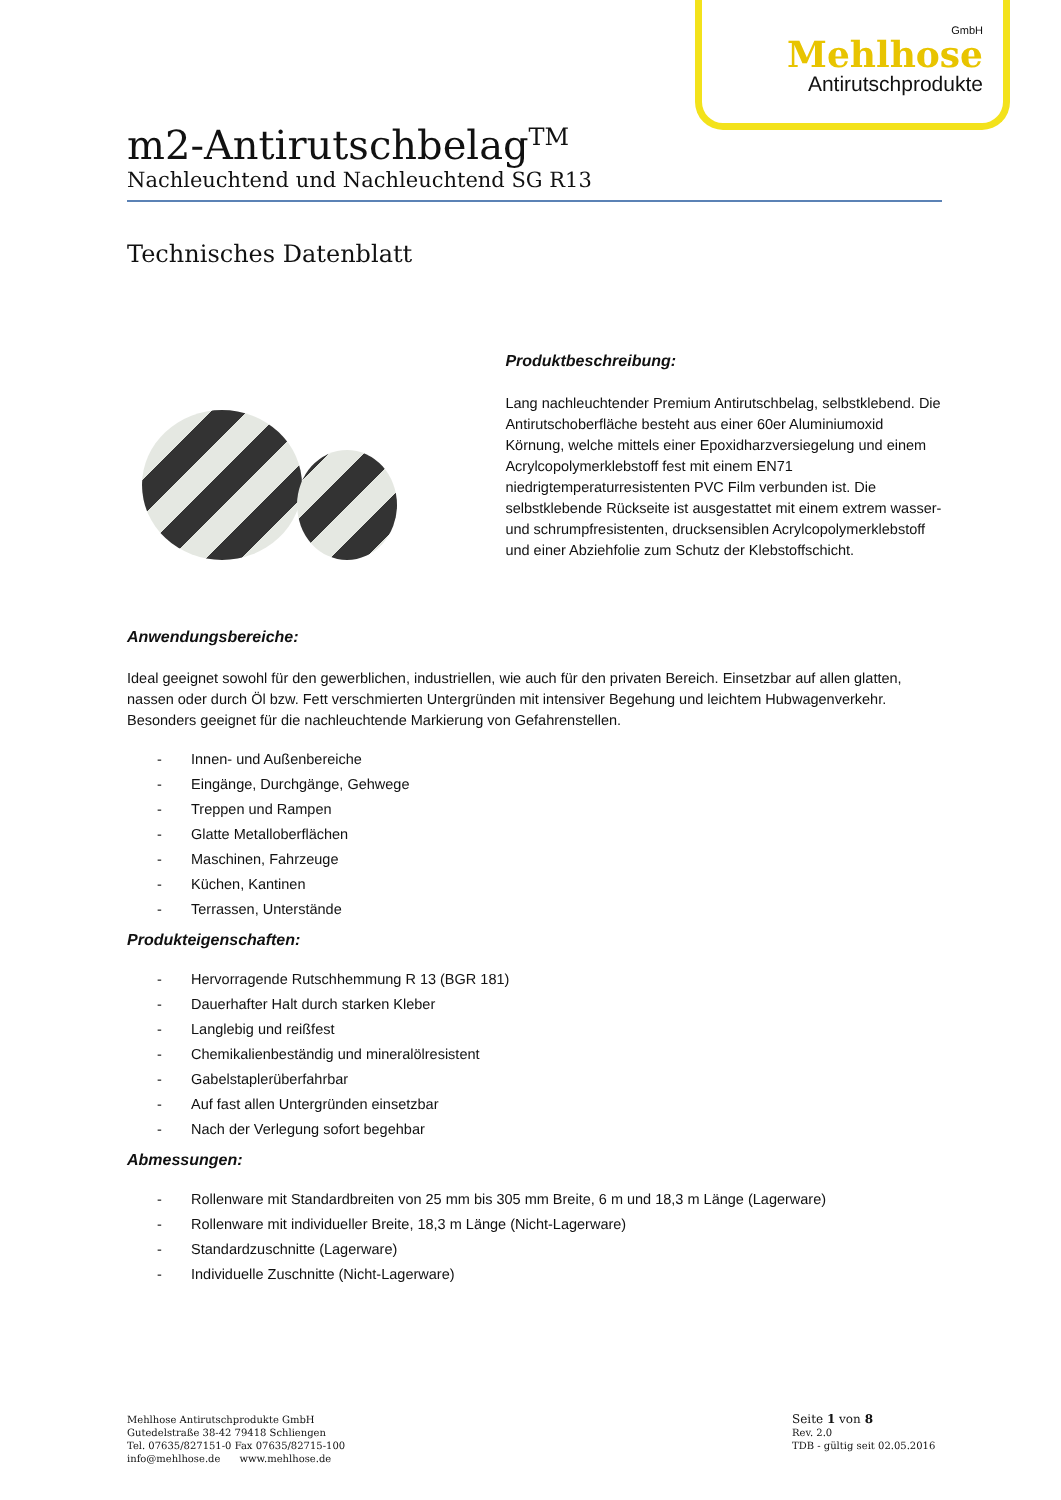GmbH
Mehlhose
Antirutschprodukte
m2-Antirutschbelag<sup>TM</sup>
Nachleuchtend und Nachleuchtend SG R13
Technisches Datenblatt
Produktbeschreibung:
Lang nachleuchtender Premium Antirutschbelag, selbstklebend. Die Antirutschoberfläche besteht aus einer 60er Aluminiumoxid Körnung, welche mittels einer Epoxidharzversiegelung und einem Acrylcopolymerklebstoff fest mit einem EN71 niedrigtemperaturresistenten PVC Film verbunden ist. Die selbstklebende Rückseite ist ausgestattet mit einem extrem wasser- und schrumpfresistenten, drucksensiblen Acrylcopolymerklebstoff und einer Abziehfolie zum Schutz der Klebstoffschicht.
Anwendungsbereiche:
Ideal geeignet sowohl für den gewerblichen, industriellen, wie auch für den privaten Bereich. Einsetzbar auf allen glatten, nassen oder durch Öl bzw. Fett verschmierten Untergründen mit intensiver Begehung und leichtem Hubwagenverkehr. Besonders geeignet für die nachleuchtende Markierung von Gefahrenstellen.
- Innen- und Außenbereiche
- Eingänge, Durchgänge, Gehwege
- Treppen und Rampen
- Glatte Metalloberflächen
- Maschinen, Fahrzeuge
- Küchen, Kantinen
- Terrassen, Unterstände
Produkteigenschaften:
- Hervorragende Rutschhemmung R 13 (BGR 181)
- Dauerhafter Halt durch starken Kleber
- Langlebig und reißfest
- Chemikalienbeständig und mineralölresistent
- Gabelstaplerüberfahrbar
- Auf fast allen Untergründen einsetzbar
- Nach der Verlegung sofort begehbar
Abmessungen:
- Rollenware mit Standardbreiten von 25 mm bis 305 mm Breite, 6 m und 18,3 m Länge (Lagerware)
- Rollenware mit individueller Breite, 18,3 m Länge (Nicht-Lagerware)
- Standardzuschnitte (Lagerware)
- Individuelle Zuschnitte (Nicht-Lagerware)
Mehlhose Antirutschprodukte GmbH
Gutedelstraße 38-42 79418 Schliengen
Tel. 07635/827151-0 Fax 07635/82715-100
info@mehlhose.de www.mehlhose.de
Seite 1 von 8
Rev. 2.0
TDB - gültig seit 02.05.2016